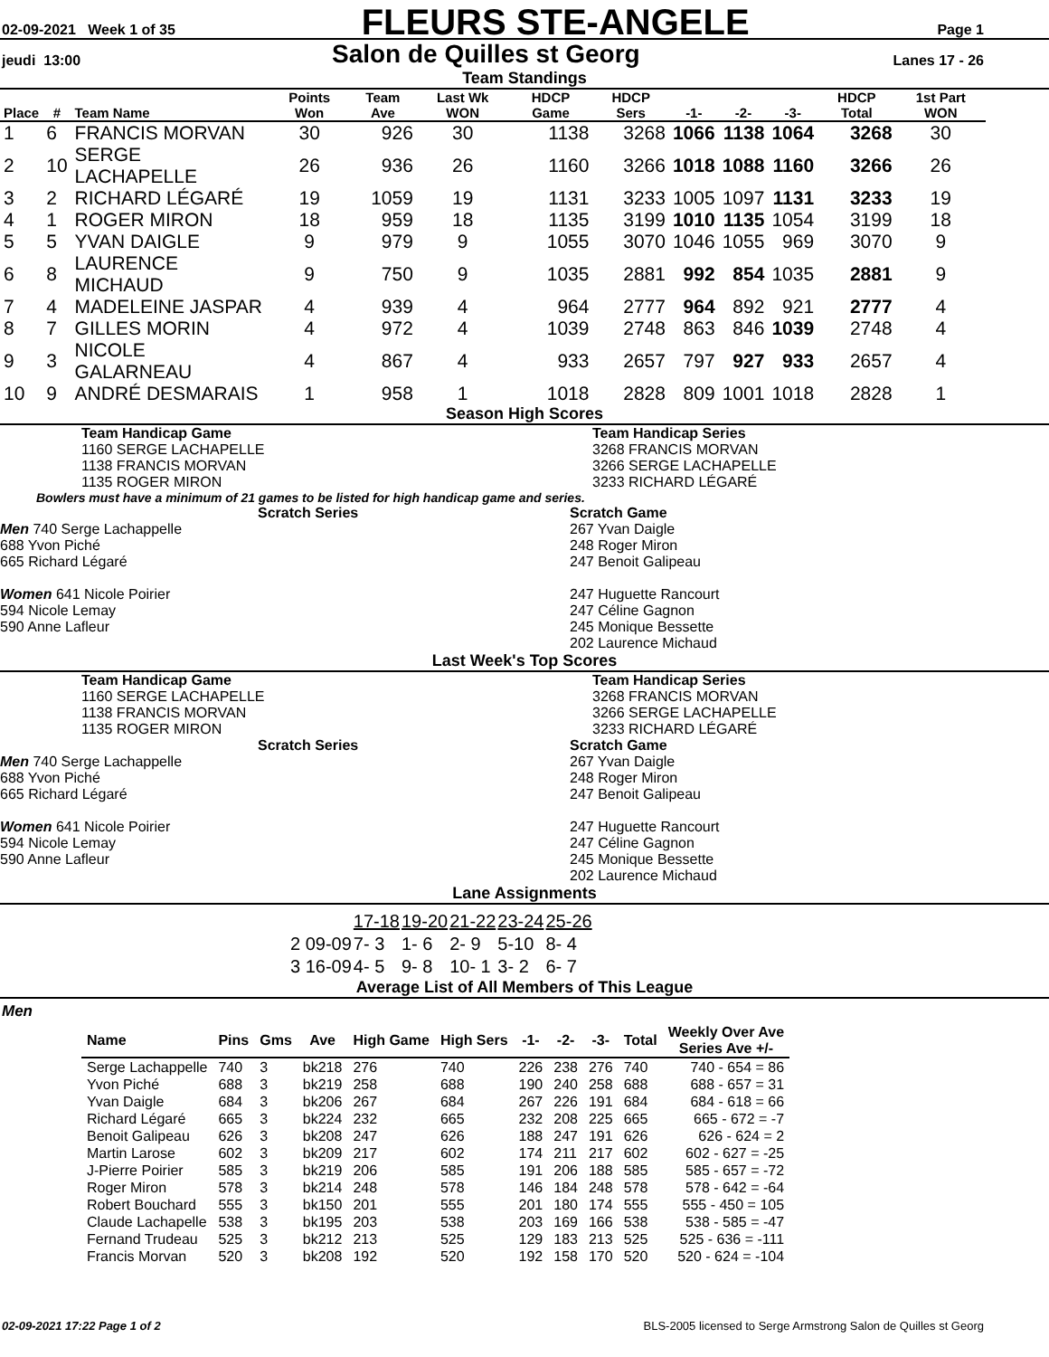02-09-2021 Week 1 of 35 FLEURS STE-ANGELE Page 1
jeudi 13:00 Salon de Quilles st Georg Lanes 17 - 26
Team Standings
| Place | # | Team Name | Points Won | Team Ave | Last Wk WON | HDCP Game | HDCP Sers | -1- | -2- | -3- | HDCP Total | 1st Part WON |
| --- | --- | --- | --- | --- | --- | --- | --- | --- | --- | --- | --- | --- |
| 1 | 6 | FRANCIS MORVAN | 30 | 926 | 30 | 1138 | 3268 | 1066 | 1138 | 1064 | 3268 | 30 |
| 2 | 10 | SERGE LACHAPELLE | 26 | 936 | 26 | 1160 | 3266 | 1018 | 1088 | 1160 | 3266 | 26 |
| 3 | 2 | RICHARD LÉGARÉ | 19 | 1059 | 19 | 1131 | 3233 | 1005 | 1097 | 1131 | 3233 | 19 |
| 4 | 1 | ROGER MIRON | 18 | 959 | 18 | 1135 | 3199 | 1010 | 1135 | 1054 | 3199 | 18 |
| 5 | 5 | YVAN DAIGLE | 9 | 979 | 9 | 1055 | 3070 | 1046 | 1055 | 969 | 3070 | 9 |
| 6 | 8 | LAURENCE MICHAUD | 9 | 750 | 9 | 1035 | 2881 | 992 | 854 | 1035 | 2881 | 9 |
| 7 | 4 | MADELEINE JASPAR | 4 | 939 | 4 | 964 | 2777 | 964 | 892 | 921 | 2777 | 4 |
| 8 | 7 | GILLES MORIN | 4 | 972 | 4 | 1039 | 2748 | 863 | 846 | 1039 | 2748 | 4 |
| 9 | 3 | NICOLE GALARNEAU | 4 | 867 | 4 | 933 | 2657 | 797 | 927 | 933 | 2657 | 4 |
| 10 | 9 | ANDRÉ DESMARAIS | 1 | 958 | 1 | 1018 | 2828 | 809 | 1001 | 1018 | 2828 | 1 |
Season High Scores
Team Handicap Game
1160 SERGE LACHAPELLE
1138 FRANCIS MORVAN
1135 ROGER MIRON
Team Handicap Series
3268 FRANCIS MORVAN
3266 SERGE LACHAPELLE
3233 RICHARD LÉGARÉ
Bowlers must have a minimum of 21 games to be listed for high handicap game and series.
Scratch Series
Men 740 Serge Lachappelle
688 Yvon Piché
665 Richard Légaré
Women 641 Nicole Poirier
594 Nicole Lemay
590 Anne Lafleur
Scratch Game
267 Yvan Daigle
248 Roger Miron
247 Benoit Galipeau
247 Huguette Rancourt
247 Céline Gagnon
245 Monique Bessette
202 Laurence Michaud
Last Week's Top Scores
Team Handicap Game
1160 SERGE LACHAPELLE
1138 FRANCIS MORVAN
1135 ROGER MIRON
Team Handicap Series
3268 FRANCIS MORVAN
3266 SERGE LACHAPELLE
3233 RICHARD LÉGARÉ
Scratch Series
Men 740 Serge Lachappelle
688 Yvon Piché
665 Richard Légaré
Women 641 Nicole Poirier
594 Nicole Lemay
590 Anne Lafleur
Scratch Game
267 Yvan Daigle
248 Roger Miron
247 Benoit Galipeau
247 Huguette Rancourt
247 Céline Gagnon
245 Monique Bessette
202 Laurence Michaud
Lane Assignments
| | 17-18 | 19-20 | 21-22 | 23-24 | 25-26 |
| 2 09-09 | 7- 3 | 1- 6 | 2- 9 | 5-10 | 8- 4 |
| 3 16-09 | 4- 5 | 9- 8 | 10- 1 | 3- 2 | 6- 7 |
Average List of All Members of This League
Men
| Name | Pins | Gms | Ave | High Game | High Sers | -1- | -2- | -3- | Total | Weekly Over Ave Series Ave +/- |
| --- | --- | --- | --- | --- | --- | --- | --- | --- | --- | --- |
| Serge Lachappelle | 740 | 3 | bk218 | 276 | 740 | 226 | 238 | 276 | 740 | 740 - 654 = 86 |
| Yvon Piché | 688 | 3 | bk219 | 258 | 688 | 190 | 240 | 258 | 688 | 688 - 657 = 31 |
| Yvan Daigle | 684 | 3 | bk206 | 267 | 684 | 267 | 226 | 191 | 684 | 684 - 618 = 66 |
| Richard Légaré | 665 | 3 | bk224 | 232 | 665 | 232 | 208 | 225 | 665 | 665 - 672 = -7 |
| Benoit Galipeau | 626 | 3 | bk208 | 247 | 626 | 188 | 247 | 191 | 626 | 626 - 624 = 2 |
| Martin Larose | 602 | 3 | bk209 | 217 | 602 | 174 | 211 | 217 | 602 | 602 - 627 = -25 |
| J-Pierre Poirier | 585 | 3 | bk219 | 206 | 585 | 191 | 206 | 188 | 585 | 585 - 657 = -72 |
| Roger Miron | 578 | 3 | bk214 | 248 | 578 | 146 | 184 | 248 | 578 | 578 - 642 = -64 |
| Robert Bouchard | 555 | 3 | bk150 | 201 | 555 | 201 | 180 | 174 | 555 | 555 - 450 = 105 |
| Claude Lachapelle | 538 | 3 | bk195 | 203 | 538 | 203 | 169 | 166 | 538 | 538 - 585 = -47 |
| Fernand Trudeau | 525 | 3 | bk212 | 213 | 525 | 129 | 183 | 213 | 525 | 525 - 636 = -111 |
| Francis Morvan | 520 | 3 | bk208 | 192 | 520 | 192 | 158 | 170 | 520 | 520 - 624 = -104 |
02-09-2021 17:22 Page 1 of 2 BLS-2005 licensed to Serge Armstrong Salon de Quilles st Georg